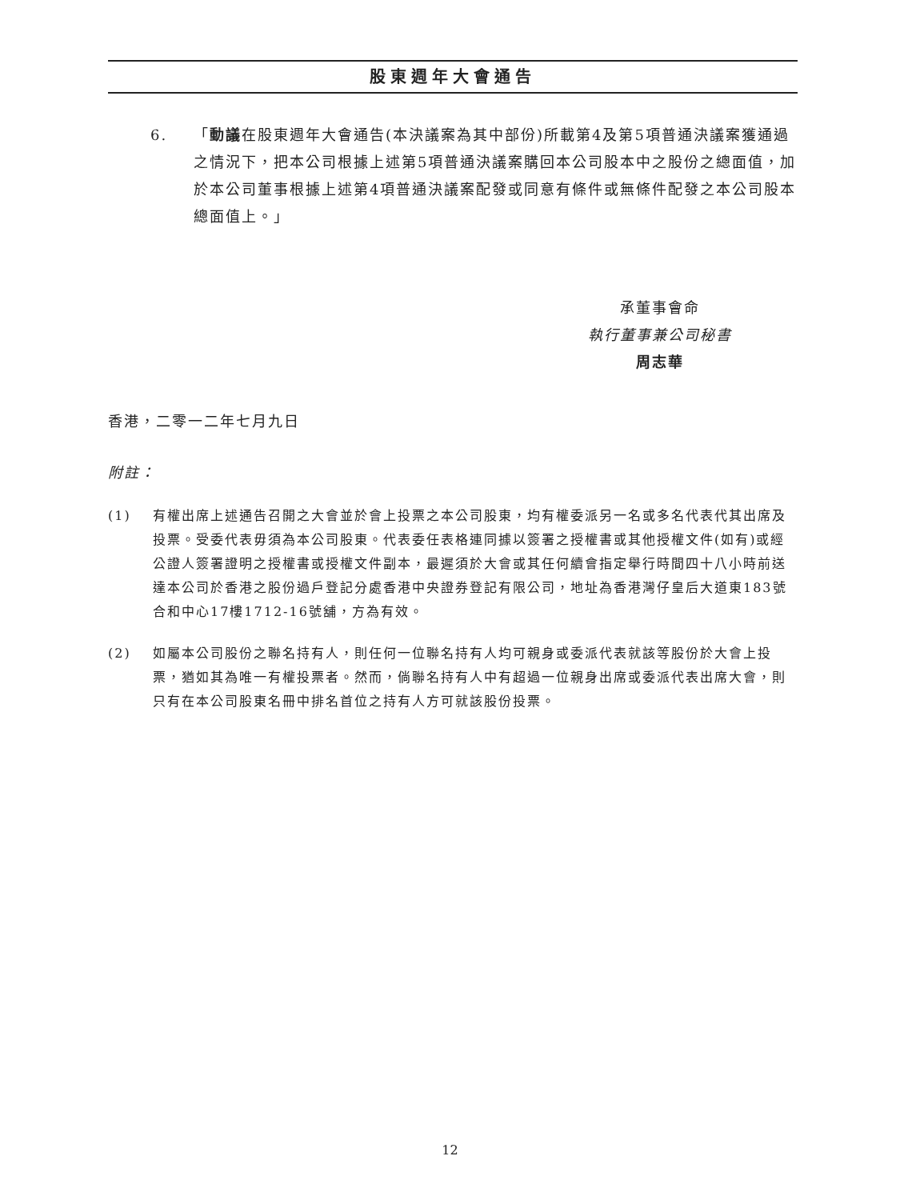股東週年大會通告
6. 「動議在股東週年大會通告(本決議案為其中部份)所載第4及第5項普通決議案獲通過之情況下，把本公司根據上述第5項普通決議案購回本公司股本中之股份之總面值，加於本公司董事根據上述第4項普通決議案配發或同意有條件或無條件配發之本公司股本總面值上。」
承董事會命
執行董事兼公司秘書
周志華
香港，二零一二年七月九日
附註：
(1) 有權出席上述通告召開之大會並於會上投票之本公司股東，均有權委派另一名或多名代表代其出席及投票。受委代表毋須為本公司股東。代表委任表格連同據以簽署之授權書或其他授權文件(如有)或經公證人簽署證明之授權書或授權文件副本，最遲須於大會或其任何續會指定舉行時間四十八小時前送達本公司於香港之股份過戶登記分處香港中央證券登記有限公司，地址為香港灣仔皇后大道東183號合和中心17樓1712-16號舖，方為有效。
(2) 如屬本公司股份之聯名持有人，則任何一位聯名持有人均可親身或委派代表就該等股份於大會上投票，猶如其為唯一有權投票者。然而，倘聯名持有人中有超過一位親身出席或委派代表出席大會，則只有在本公司股東名冊中排名首位之持有人方可就該股份投票。
12